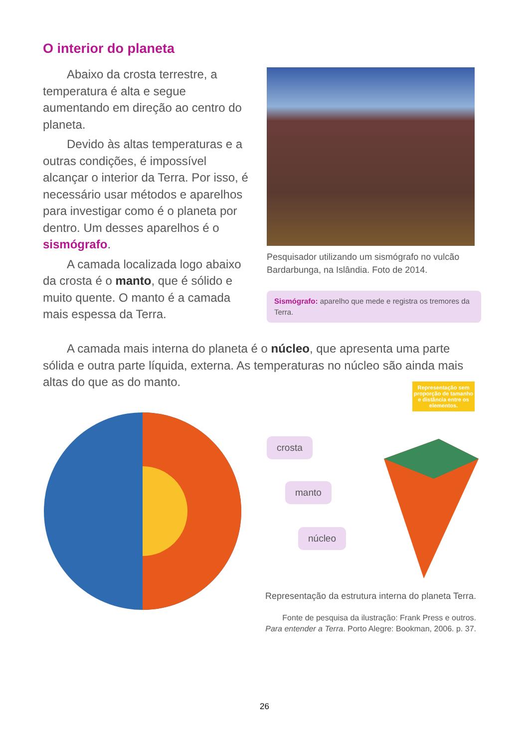O interior do planeta
Abaixo da crosta terrestre, a temperatura é alta e segue aumentando em direção ao centro do planeta.
Devido às altas temperaturas e a outras condições, é impossível alcançar o interior da Terra. Por isso, é necessário usar métodos e aparelhos para investigar como é o planeta por dentro. Um desses aparelhos é o sismógrafo.
A camada localizada logo abaixo da crosta é o manto, que é sólido e muito quente. O manto é a camada mais espessa da Terra.
Pesquisador utilizando um sismógrafo no vulcão Bardarbunga, na Islândia. Foto de 2014.
Sismógrafo: aparelho que mede e registra os tremores da Terra.
A camada mais interna do planeta é o núcleo, que apresenta uma parte sólida e outra parte líquida, externa. As temperaturas no núcleo são ainda mais altas do que as do manto.
Representação sem proporção de tamanho e distância entre os elementos.
crosta
manto
núcleo
Representação da estrutura interna do planeta Terra.
Fonte de pesquisa da ilustração: Frank Press e outros.
Para entender a Terra. Porto Alegre: Bookman, 2006. p. 37.
26